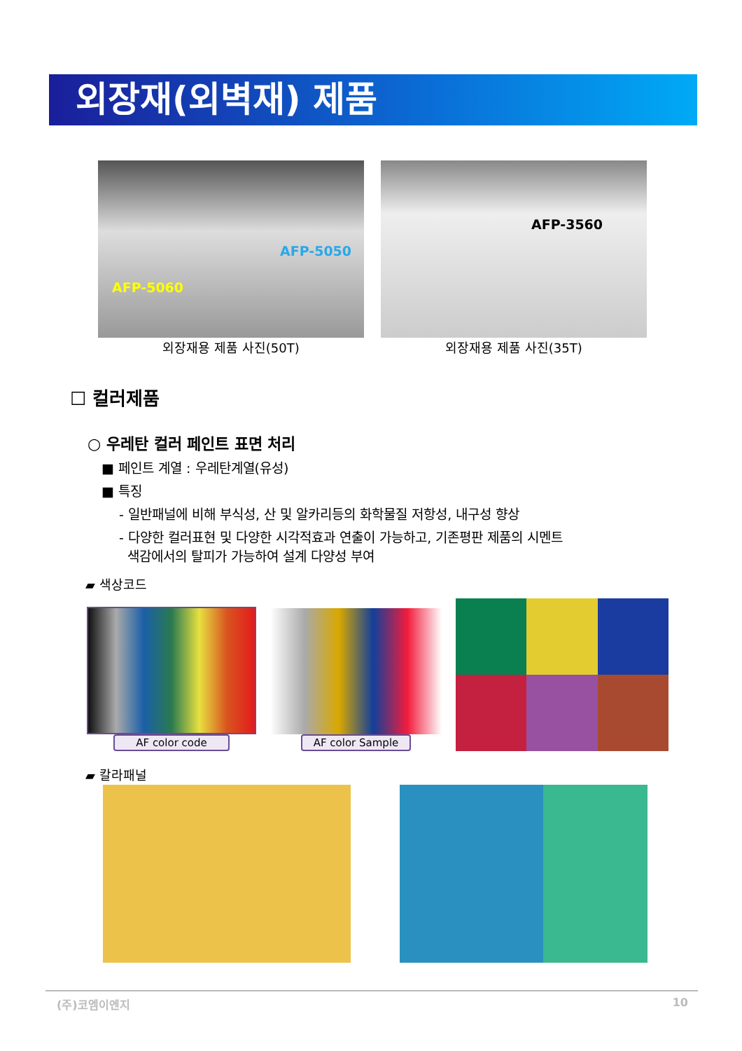외장재(외벽재) 제품
AFP-5060
AFP-5050
외장재용 제품 사진(50T)
AFP-3560
외장재용 제품 사진(35T)
☐ 컬러제품
○ 우레탄 컬러 페인트 표면 처리
■ 페인트 계열 : 우레탄계열(유성)
■ 특징
- 일반패널에 비해 부식성, 산 및 알카리등의 화학물질 저항성, 내구성 향상
- 다양한 컬러표현 및 다양한 시각적효과 연출이 가능하고, 기존평판 제품의 시멘트
색감에서의 탈피가 가능하여 설계 다양성 부여
▰ 색상코드
AF color code
AF color Sample
▰ 칼라패널
(주)코엠이엔지 10